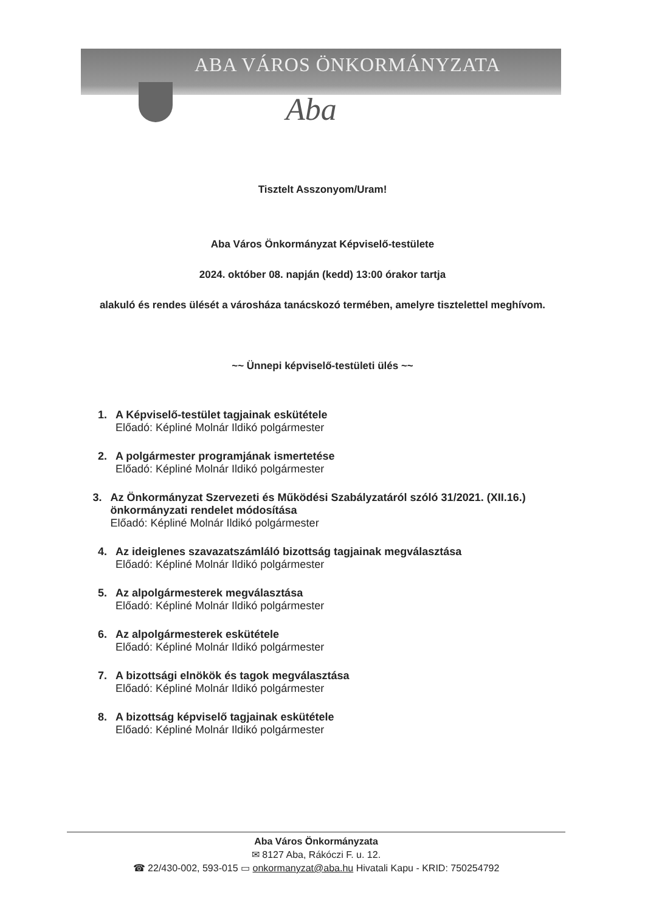ABA VÁROS ÖNKORMÁNYZATA
Aba
Tisztelt Asszonyom/Uram!
Aba Város Önkormányzat Képviselő-testülete
2024. október 08. napján (kedd) 13:00 órakor tartja
alakuló és rendes ülését a városháza tanácskozó termében, amelyre tisztelettel meghívom.
~~ Ünnepi képviselő-testületi ülés ~~
1. A Képviselő-testület tagjainak eskütétele
Előadó: Képliné Molnár Ildikó polgármester
2. A polgármester programjának ismertetése
Előadó: Képliné Molnár Ildikó polgármester
3. Az Önkormányzat Szervezeti és Működési Szabályzatáról szóló 31/2021. (XII.16.) önkormányzati rendelet módosítása
Előadó: Képliné Molnár Ildikó polgármester
4. Az ideiglenes szavazatszámláló bizottság tagjainak megválasztása
Előadó: Képliné Molnár Ildikó polgármester
5. Az alpolgármesterek megválasztása
Előadó: Képliné Molnár Ildikó polgármester
6. Az alpolgármesterek eskütétele
Előadó: Képliné Molnár Ildikó polgármester
7. A bizottsági elnökök és tagok megválasztása
Előadó: Képliné Molnár Ildikó polgármester
8. A bizottság képviselő tagjainak eskütétele
Előadó: Képliné Molnár Ildikó polgármester
Aba Város Önkormányzata
✉ 8127 Aba, Rákóczi F. u. 12.
☎ 22/430-002, 593-015 ▭ onkormanyzat@aba.hu Hivatali Kapu - KRID: 750254792